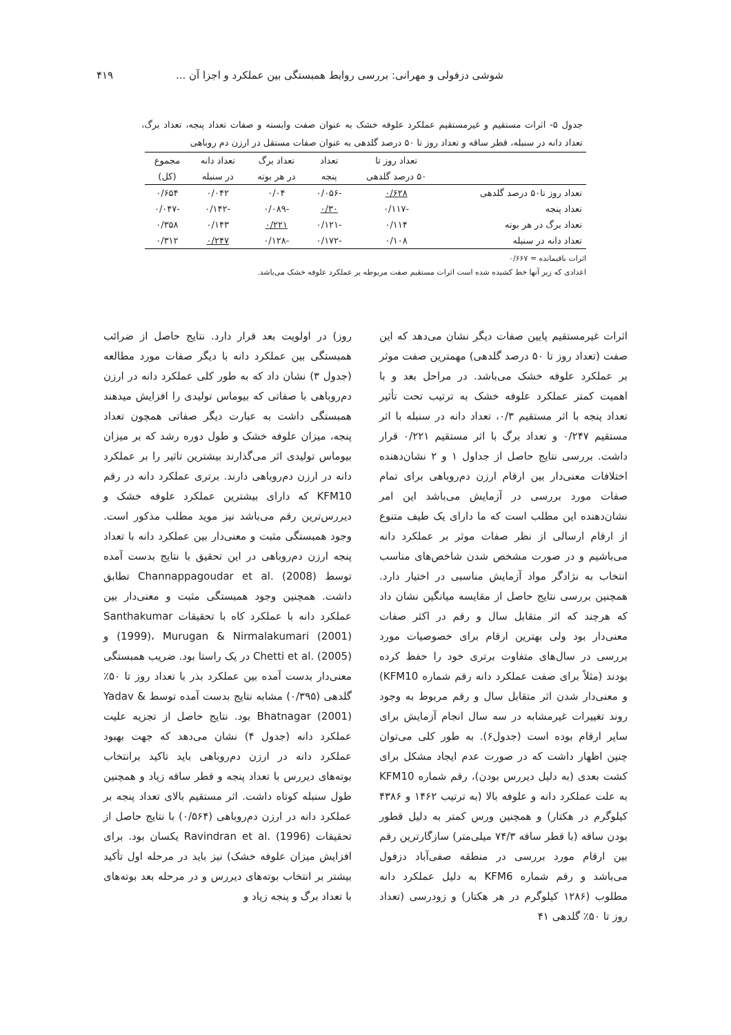شوشی دزفولی و مهرانی: بررسی روابط همبستگی بین عملکرد و اجزا آن ... ۴۱۹
جدول ۵- اثرات مستقیم و غیرمستقیم عملکرد علوفه خشک به عنوان صفت وابسته و صفات تعداد پنجه، تعداد برگ، تعداد دانه در سنبله، قطر ساقه و تعداد روز تا ۵۰ درصد گلدهی به عنوان صفات مستقل در ارزن دم روباهی
| | تعداد روز تا | تعداد | تعداد برگ | تعداد دانه | مجموع |
| --- | --- | --- | --- | --- | --- |
| | ۵۰ درصد گلدهی | پنجه | در هر بوته | در سنبله | (کل) |
| تعداد روز تا۵۰ درصد گلدهی | ۰/۶۲۸ | -۰/۰۵۶ | ۰/۰۴ | ۰/۰۴۲ | ۰/۶۵۴ |
| تعداد پنجه | -۰/۱۱۷ | ۰/۳۰ | -۰/۰۸۹ | -۰/۱۴۲ | -۰/۰۴۷ |
| تعداد برگ در هر بوته | ۰/۱۱۴ | -۰/۱۲۱ | ۰/۲۲۱ | ۰/۱۴۳ | ۰/۳۵۸ |
| تعداد دانه در سنبله | ۰/۱۰۸ | -۰/۱۷۲ | -۰/۱۲۸ | ۰/۲۴۷ | ۰/۳۱۲ |
اثرات باقیمانده = ۰/۶۶۷
اعدادی که زیر آنها خط کشیده شده است اثرات مستقیم صفت مربوطه بر عملکرد علوفه خشک می‌باشد.
اثرات غیرمستقیم پایین صفات دیگر نشان می‌دهد که این صفت (تعداد روز تا ۵۰ درصد گلدهی) مهمترین صفت موثر بر عملکرد علوفه خشک می‌باشد. در مراحل بعد و با اهمیت کمتر عملکرد علوفه خشک به ترتیب تحت تأثیر تعداد پنجه با اثر مستقیم ۰/۳، تعداد دانه در سنبله با اثر مستقیم ۰/۲۴۷ و تعداد برگ با اثر مستقیم ۰/۲۲۱ قرار داشت. بررسی نتایج حاصل از جداول ۱ و ۲ نشان‌دهنده اختلافات معنی‌دار بین ارقام ارزن دم‌روباهی برای تمام صفات مورد بررسی در آزمایش می‌باشد این امر نشان‌دهنده این مطلب است که ما دارای یک طیف متنوع از ارقام ارسالی از نظر صفات موثر بر عملکرد دانه می‌باشیم و در صورت مشخص شدن شاخص‌های مناسب انتخاب به نژادگر مواد آزمایش مناسبی در اختیار دارد. همچنین بررسی نتایج حاصل از مقایسه میانگین نشان داد که هرچند که اثر متقابل سال و رقم در اکثر صفات معنی‌دار بود ولی بهترین ارقام برای خصوصیات مورد بررسی در سال‌های متفاوت برتری خود را حفظ کرده بودند (مثلاً برای صفت عملکرد دانه رقم شماره KFM10) و معنی‌دار شدن اثر متقابل سال و رقم مربوط به وجود روند تغییرات غیرمشابه در سه سال انجام آزمایش برای سایر ارقام بوده است (جدول۶). به طور کلی می‌توان چنین اظهار داشت که در صورت عدم ایجاد مشکل برای کشت بعدی (به دلیل دیررس بودن)، رقم شماره KFM10 به علت عملکرد دانه و علوفه بالا (به ترتیب ۱۴۶۲ و ۴۳۸۶ کیلوگرم در هکتار) و همچنین ورس کمتر به دلیل قطور بودن ساقه (با قطر ساقه ۷۴/۳ میلی‌متر) سازگارترین رقم بین ارقام مورد بررسی در منطقه صفی‌آباد دزفول می‌باشد و رقم شماره KFM6 به دلیل عملکرد دانه مطلوب (۱۲۸۶ کیلوگرم در هر هکتار) و زودرسی (تعداد روز تا ۵۰٪ گلدهی ۴۱
روز) در اولویت بعد قرار دارد. نتایج حاصل از ضرائب همبستگی بین عملکرد دانه با دیگر صفات مورد مطالعه (جدول ۳) نشان داد که به طور کلی عملکرد دانه در ارزن دم‌روباهی با صفاتی که بیوماس تولیدی را افزایش میدهند همبستگی داشت به عبارت دیگر صفاتی همچون تعداد پنجه، میزان علوفه خشک و طول دوره رشد که بر میزان بیوماس تولیدی اثر می‌گذارند بیشترین تاثیر را بر عملکرد دانه در ارزن دم‌روباهی دارند. برتری عملکرد دانه در رقم KFM10 که دارای بیشترین عملکرد علوفه خشک و دیررس‌ترین رقم می‌باشد نیز موید مطلب مذکور است. وجود همبستگی مثبت و معنی‌دار بین عملکرد دانه با تعداد پنجه ارزن دم‌روباهی در این تحقیق با نتایج بدست آمده توسط Channappagoudar et al. (2008) تطابق داشت. همچنین وجود همبستگی مثبت و معنی‌دار بین عملکرد دانه با عملکرد کاه با تحقیقات Santhakumar (1999)، Murugan & Nirmalakumari (2001) و Chetti et al. (2005) در یک راستا بود. ضریب همبستگی معنی‌دار بدست آمده بین عملکرد بذر با تعداد روز تا ۵۰٪ گلدهی (۰/۳۹۵) مشابه نتایج بدست آمده توسط Yadav & Bhatnagar (2001) بود. نتایج حاصل از تجزیه علیت عملکرد دانه (جدول ۴) نشان می‌دهد که جهت بهبود عملکرد دانه در ارزن دم‌روباهی باید تاکید برانتخاب بوته‌های دیررس با تعداد پنجه و قطر ساقه زیاد و همچنین طول سنبله کوتاه داشت. اثر مستقیم بالای تعداد پنجه بر عملکرد دانه در ارزن دم‌روباهی (۰/۵۶۴) با نتایج حاصل از تحقیقات Ravindran et al. (1996) یکسان بود. برای افزایش میزان علوفه خشک) نیز باید در مرحله اول تأکید بیشتر بر انتخاب بوته‌های دیررس و در مرحله بعد بوته‌های با تعداد برگ و پنجه زیاد و